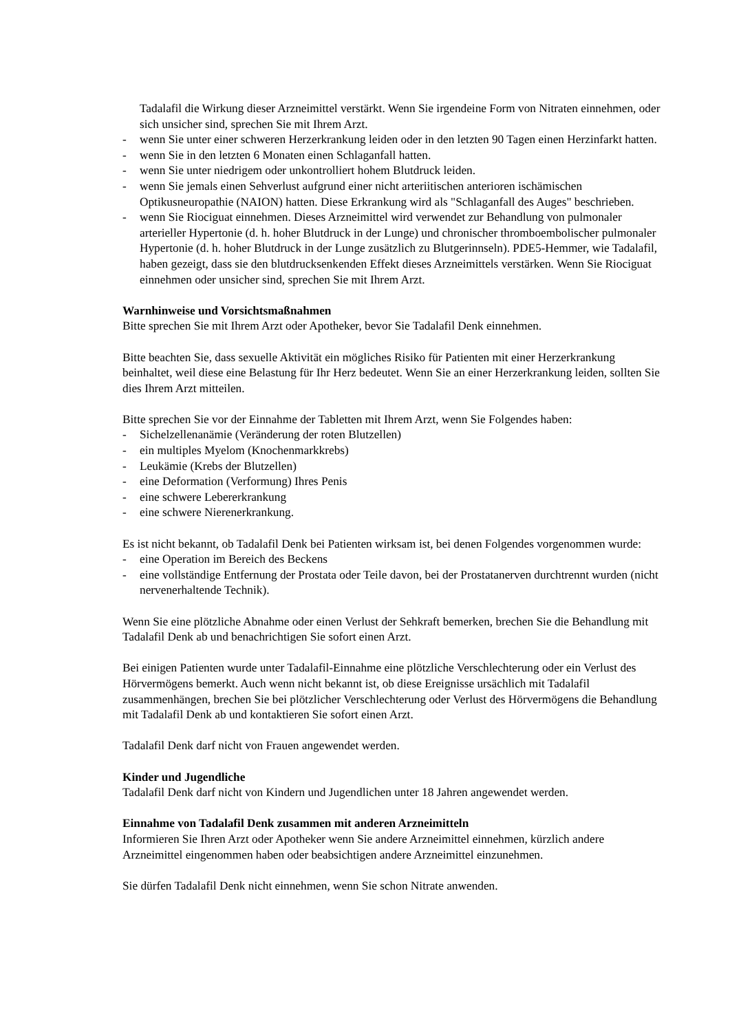Tadalafil die Wirkung dieser Arzneimittel verstärkt. Wenn Sie irgendeine Form von Nitraten einnehmen, oder sich unsicher sind, sprechen Sie mit Ihrem Arzt.
- wenn Sie unter einer schweren Herzerkrankung leiden oder in den letzten 90 Tagen einen Herzinfarkt hatten.
- wenn Sie in den letzten 6 Monaten einen Schlaganfall hatten.
- wenn Sie unter niedrigem oder unkontrolliert hohem Blutdruck leiden.
- wenn Sie jemals einen Sehverlust aufgrund einer nicht arteriitischen anterioren ischämischen Optikusneuropathie (NAION) hatten. Diese Erkrankung wird als "Schlaganfall des Auges" beschrieben.
- wenn Sie Riociguat einnehmen. Dieses Arzneimittel wird verwendet zur Behandlung von pulmonaler arterieller Hypertonie (d. h. hoher Blutdruck in der Lunge) und chronischer thromboembolischer pulmonaler Hypertonie (d. h. hoher Blutdruck in der Lunge zusätzlich zu Blutgerinnseln). PDE5-Hemmer, wie Tadalafil, haben gezeigt, dass sie den blutdrucksenkenden Effekt dieses Arzneimittels verstärken. Wenn Sie Riociguat einnehmen oder unsicher sind, sprechen Sie mit Ihrem Arzt.
Warnhinweise und Vorsichtsmaßnahmen
Bitte sprechen Sie mit Ihrem Arzt oder Apotheker, bevor Sie Tadalafil Denk einnehmen.
Bitte beachten Sie, dass sexuelle Aktivität ein mögliches Risiko für Patienten mit einer Herzerkrankung beinhaltet, weil diese eine Belastung für Ihr Herz bedeutet. Wenn Sie an einer Herzerkrankung leiden, sollten Sie dies Ihrem Arzt mitteilen.
Bitte sprechen Sie vor der Einnahme der Tabletten mit Ihrem Arzt, wenn Sie Folgendes haben:
- Sichelzellenanämie (Veränderung der roten Blutzellen)
- ein multiples Myelom (Knochenmarkkrebs)
- Leukämie (Krebs der Blutzellen)
- eine Deformation (Verformung) Ihres Penis
- eine schwere Lebererkrankung
- eine schwere Nierenerkrankung.
Es ist nicht bekannt, ob Tadalafil Denk bei Patienten wirksam ist, bei denen Folgendes vorgenommen wurde:
- eine Operation im Bereich des Beckens
- eine vollständige Entfernung der Prostata oder Teile davon, bei der Prostatanerven durchtrennt wurden (nicht nervenerhaltende Technik).
Wenn Sie eine plötzliche Abnahme oder einen Verlust der Sehkraft bemerken, brechen Sie die Behandlung mit Tadalafil Denk ab und benachrichtigen Sie sofort einen Arzt.
Bei einigen Patienten wurde unter Tadalafil-Einnahme eine plötzliche Verschlechterung oder ein Verlust des Hörvermögens bemerkt. Auch wenn nicht bekannt ist, ob diese Ereignisse ursächlich mit Tadalafil zusammenhängen, brechen Sie bei plötzlicher Verschlechterung oder Verlust des Hörvermögens die Behandlung mit Tadalafil Denk ab und kontaktieren Sie sofort einen Arzt.
Tadalafil Denk darf nicht von Frauen angewendet werden.
Kinder und Jugendliche
Tadalafil Denk darf nicht von Kindern und Jugendlichen unter 18 Jahren angewendet werden.
Einnahme von Tadalafil Denk zusammen mit anderen Arzneimitteln
Informieren Sie Ihren Arzt oder Apotheker wenn Sie andere Arzneimittel einnehmen, kürzlich andere Arzneimittel eingenommen haben oder beabsichtigen andere Arzneimittel einzunehmen.
Sie dürfen Tadalafil Denk nicht einnehmen, wenn Sie schon Nitrate anwenden.